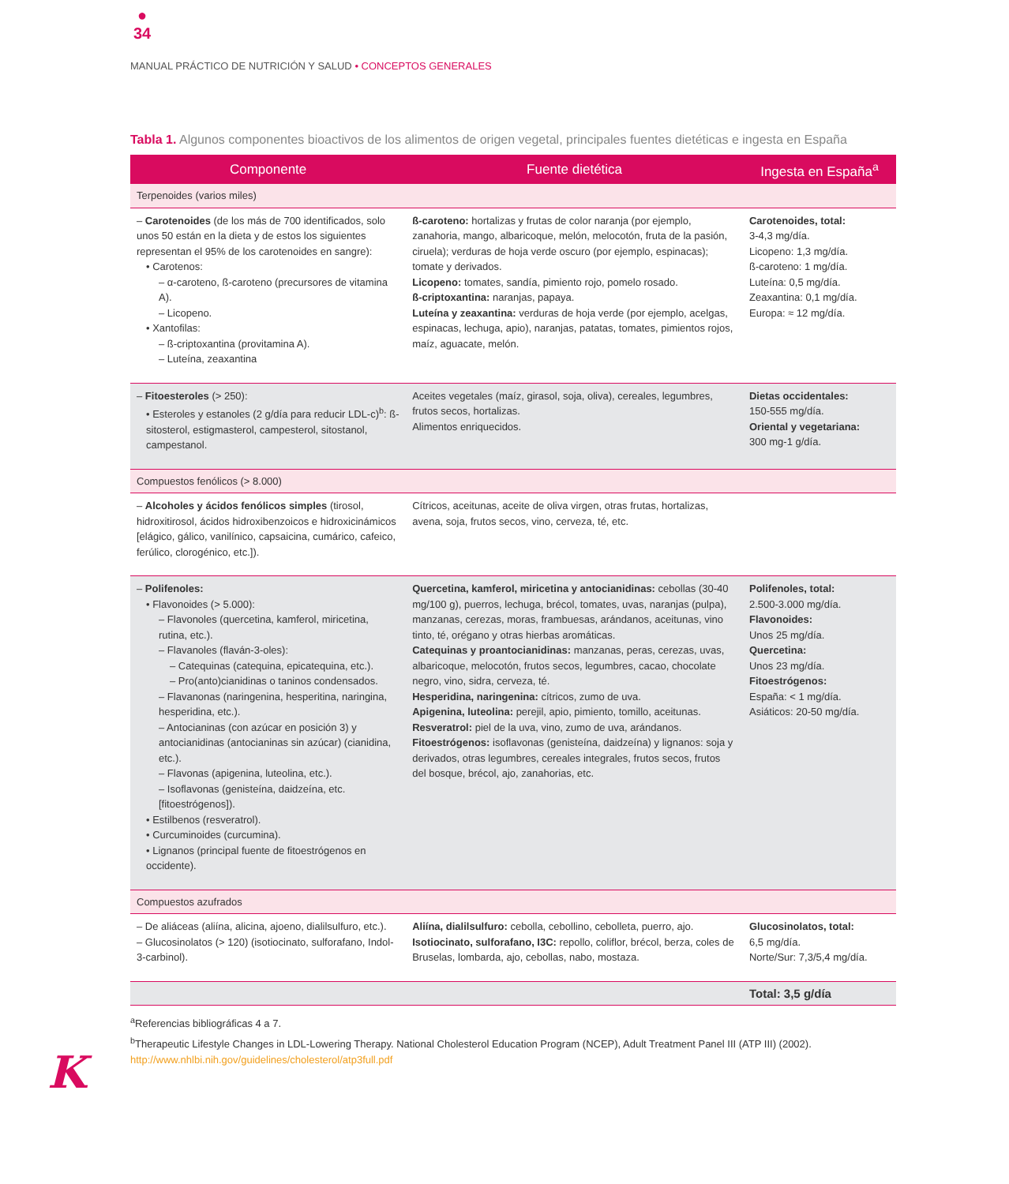●
34
MANUAL PRÁCTICO DE NUTRICIÓN Y SALUD • CONCEPTOS GENERALES
Tabla 1. Algunos componentes bioactivos de los alimentos de origen vegetal, principales fuentes dietéticas e ingesta en España
| Componente | Fuente dietética | Ingesta en España<sup>a</sup> |
| --- | --- | --- |
| Terpenoides (varios miles) | | |
| – Carotenoides (de los más de 700 identificados, solo unos 50 están en la dieta y de estos los siguientes representan el 95% de los carotenoides en sangre): • Carotenos: – α-caroteno, ß-caroteno (precursores de vitamina A). – Licopeno. • Xantofilas: – ß-criptoxantina (provitamina A). – Luteína, zeaxantina | ß-caroteno: hortalizas y frutas de color naranja (por ejemplo, zanahoria, mango, albaricoque, melón, melocotón, fruta de la pasión, ciruela); verduras de hoja verde oscuro (por ejemplo, espinacas); tomate y derivados. Licopeno: tomates, sandía, pimiento rojo, pomelo rosado. ß-criptoxantina: naranjas, papaya. Luteína y zeaxantina: verduras de hoja verde (por ejemplo, acelgas, espinacas, lechuga, apio), naranjas, patatas, tomates, pimientos rojos, maíz, aguacate, melón. | Carotenoides, total: 3-4,3 mg/día. Licopeno: 1,3 mg/día. ß-caroteno: 1 mg/día. Luteína: 0,5 mg/día. Zeaxantina: 0,1 mg/día. Europa: ≈ 12 mg/día. |
| – Fitoesteroles (> 250): • Esteroles y estanoles (2 g/día para reducir LDL-c)<sup>b</sup>: ß-sitosterol, estigmasterol, campesterol, sitostanol, campestanol. | Aceites vegetales (maíz, girasol, soja, oliva), cereales, legumbres, frutos secos, hortalizas. Alimentos enriquecidos. | Dietas occidentales: 150-555 mg/día. Oriental y vegetariana: 300 mg-1 g/día. |
| Compuestos fenólicos (> 8.000) | | |
| – Alcoholes y ácidos fenólicos simples (tirosol, hidroxitirosol, ácidos hidroxibenzoicos e hidroxicinámicos [elágico, gálico, vanilínico, capsaicina, cumárico, cafeico, ferúlico, clorogénico, etc.]). | Cítricos, aceitunas, aceite de oliva virgen, otras frutas, hortalizas, avena, soja, frutos secos, vino, cerveza, té, etc. | |
| – Polifenoles: • Flavonoides (> 5.000): – Flavonoles (quercetina, kamferol, miricetina, rutina, etc.). – Flavanoles (flaván-3-oles): – Catequinas (catequina, epicatequina, etc.). – Pro(anto)cianidinas o taninos condensados. – Flavanonas (naringenina, hesperitina, naringina, hesperidina, etc.). – Antocianinas (con azúcar en posición 3) y antocianidinas (antocianinas sin azúcar) (cianidina, etc.). – Flavonas (apigenina, luteolina, etc.). – Isoflavonas (genisteína, daidzeína, etc. [fitoestrógenos]). • Estilbenos (resveratrol). • Curcuminoides (curcumina). • Lignanos (principal fuente de fitoestrógenos en occidente). | Quercetina, kamferol, miricetina y antocianidinas: cebollas (30-40 mg/100 g), puerros, lechuga, brécol, tomates, uvas, naranjas (pulpa), manzanas, cerezas, moras, frambuesas, arándanos, aceitunas, vino tinto, té, orégano y otras hierbas aromáticas. Catequinas y proantocianidinas: manzanas, peras, cerezas, uvas, albaricoque, melocotón, frutos secos, legumbres, cacao, chocolate negro, vino, sidra, cerveza, té. Hesperidina, naringenina: cítricos, zumo de uva. Apigenina, luteolina: perejil, apio, pimiento, tomillo, aceitunas. Resveratrol: piel de la uva, vino, zumo de uva, arándanos. Fitoestrógenos: isoflavonas (genisteína, daidzeína) y lignanos: soja y derivados, otras legumbres, cereales integrales, frutos secos, frutos del bosque, brécol, ajo, zanahorias, etc. | Polifenoles, total: 2.500-3.000 mg/día. Flavonoides: Unos 25 mg/día. Quercetina: Unos 23 mg/día. Fitoestrógenos: España: < 1 mg/día. Asiáticos: 20-50 mg/día. |
| Compuestos azufrados | | |
| – De aliáceas (aliína, alicina, ajoeno, dialilsulfuro, etc.). – Glucosinolatos (> 120) (isotiocinato, sulforafano, Indol-3-carbinol). | Aliína, dialilsulfuro: cebolla, cebollino, cebolleta, puerro, ajo. Isotiocinato, sulforafano, I3C: repollo, coliflor, brécol, berza, coles de Bruselas, lombarda, ajo, cebollas, nabo, mostaza. | Glucosinolatos, total: 6,5 mg/día. Norte/Sur: 7,3/5,4 mg/día. |
| | | Total: 3,5 g/día |
<sup>a</sup> Referencias bibliográficas 4 a 7.
<sup>b</sup> Therapeutic Lifestyle Changes in LDL-Lowering Therapy. National Cholesterol Education Program (NCEP), Adult Treatment Panel III (ATP III) (2002).
http://www.nhlbi.nih.gov/guidelines/cholesterol/atp3full.pdf
K